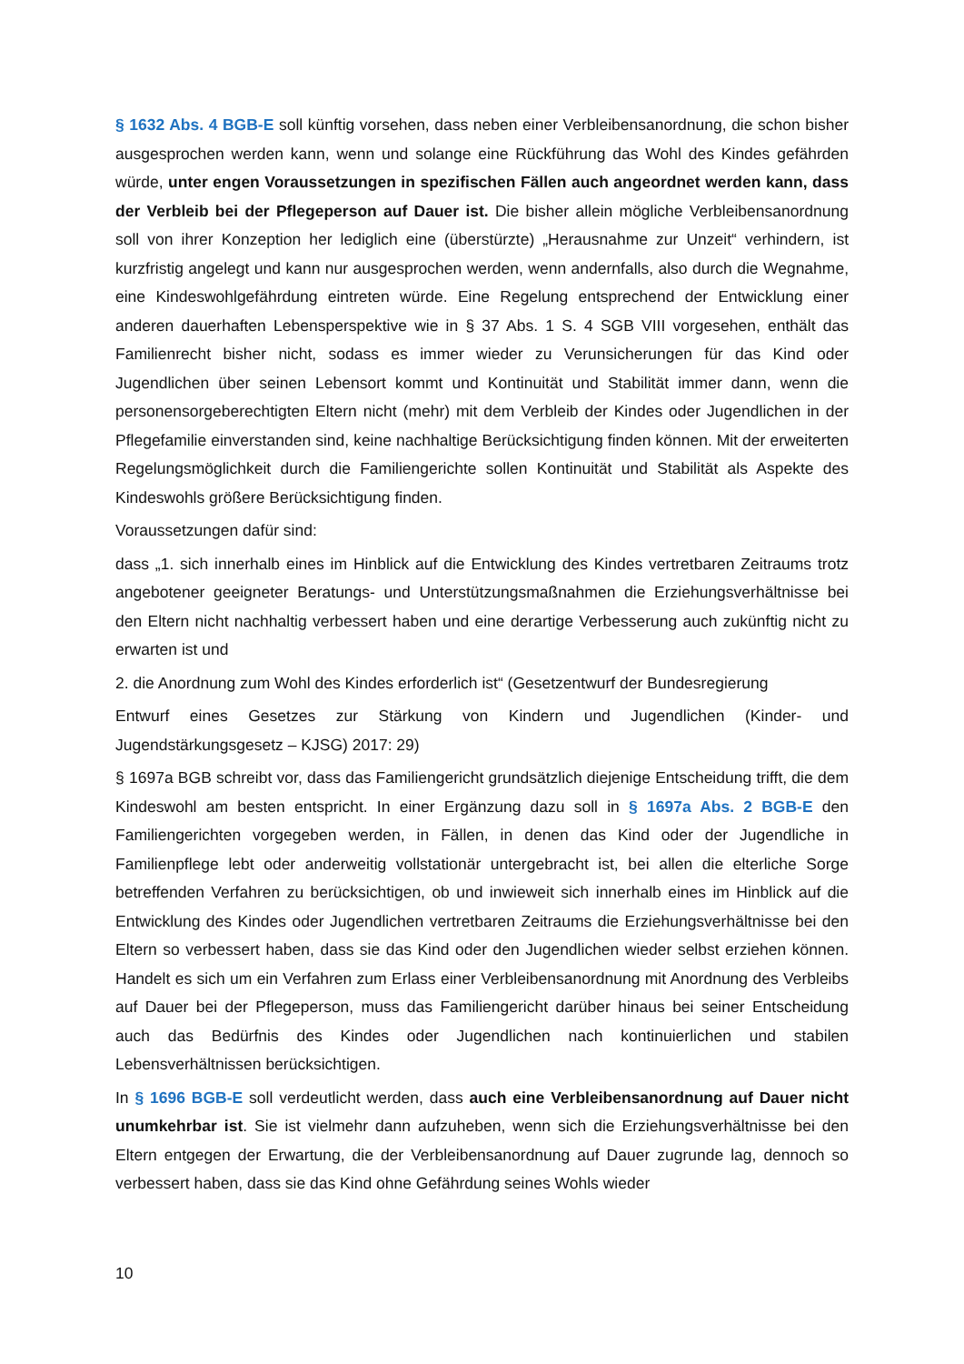§ 1632 Abs. 4 BGB-E soll künftig vorsehen, dass neben einer Verbleibensanordnung, die schon bisher ausgesprochen werden kann, wenn und solange eine Rückführung das Wohl des Kindes gefährden würde, unter engen Voraussetzungen in spezifischen Fällen auch angeordnet werden kann, dass der Verbleib bei der Pflegeperson auf Dauer ist. Die bisher allein mögliche Verbleibensanordnung soll von ihrer Konzeption her lediglich eine (überstürzte) „Herausnahme zur Unzeit“ verhindern, ist kurzfristig angelegt und kann nur ausgesprochen werden, wenn andernfalls, also durch die Wegnahme, eine Kindeswohlgefährdung eintreten würde. Eine Regelung entsprechend der Entwicklung einer anderen dauerhaften Lebensperspektive wie in § 37 Abs. 1 S. 4 SGB VIII vorgesehen, enthält das Familienrecht bisher nicht, sodass es immer wieder zu Verunsicherungen für das Kind oder Jugendlichen über seinen Lebensort kommt und Kontinuität und Stabilität immer dann, wenn die personensorgeberechtigten Eltern nicht (mehr) mit dem Verbleib der Kindes oder Jugendlichen in der Pflegefamilie einverstanden sind, keine nachhaltige Berücksichtigung finden können. Mit der erweiterten Regelungsmöglichkeit durch die Familiengerichte sollen Kontinuität und Stabilität als Aspekte des Kindeswohls größere Berücksichtigung finden.
Voraussetzungen dafür sind:
dass „1. sich innerhalb eines im Hinblick auf die Entwicklung des Kindes vertretbaren Zeitraums trotz angebotener geeigneter Beratungs- und Unterstützungsmaßnahmen die Erziehungsverhältnisse bei den Eltern nicht nachhaltig verbessert haben und eine derartige Verbesserung auch zukünftig nicht zu erwarten ist und
2. die Anordnung zum Wohl des Kindes erforderlich ist“ (Gesetzentwurf der Bundesregierung
Entwurf eines Gesetzes zur Stärkung von Kindern und Jugendlichen (Kinder- und Jugendstärkungsgesetz – KJSG) 2017: 29)
§ 1697a BGB schreibt vor, dass das Familiengericht grundsätzlich diejenige Entscheidung trifft, die dem Kindeswohl am besten entspricht. In einer Ergänzung dazu soll in § 1697a Abs. 2 BGB-E den Familiengerichten vorgegeben werden, in Fällen, in denen das Kind oder der Jugendliche in Familienpflege lebt oder anderweitig vollstationär untergebracht ist, bei allen die elterliche Sorge betreffenden Verfahren zu berücksichtigen, ob und inwieweit sich innerhalb eines im Hinblick auf die Entwicklung des Kindes oder Jugendlichen vertretbaren Zeitraums die Erziehungsverhältnisse bei den Eltern so verbessert haben, dass sie das Kind oder den Jugendlichen wieder selbst erziehen können. Handelt es sich um ein Verfahren zum Erlass einer Verbleibensanordnung mit Anordnung des Verbleibs auf Dauer bei der Pflegeperson, muss das Familiengericht darüber hinaus bei seiner Entscheidung auch das Bedürfnis des Kindes oder Jugendlichen nach kontinuierlichen und stabilen Lebensverhältnissen berücksichtigen.
In § 1696 BGB-E soll verdeutlicht werden, dass auch eine Verbleibensanordnung auf Dauer nicht unumkehrbar ist. Sie ist vielmehr dann aufzuheben, wenn sich die Erziehungsverhältnisse bei den Eltern entgegen der Erwartung, die der Verbleibensanordnung auf Dauer zugrunde lag, dennoch so verbessert haben, dass sie das Kind ohne Gefährdung seines Wohls wieder
10